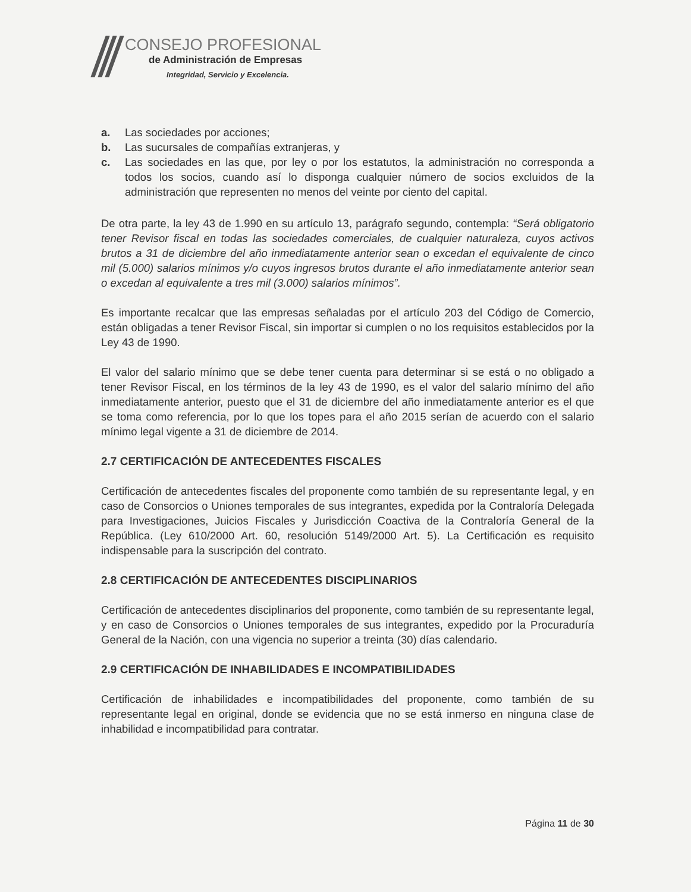CONSEJO PROFESIONAL
de Administración de Empresas
Integridad, Servicio y Excelencia.
a. Las sociedades por acciones;
b. Las sucursales de compañías extranjeras, y
c. Las sociedades en las que, por ley o por los estatutos, la administración no corresponda a todos los socios, cuando así lo disponga cualquier número de socios excluidos de la administración que representen no menos del veinte por ciento del capital.
De otra parte, la ley 43 de 1.990 en su artículo 13, parágrafo segundo, contempla: “Será obligatorio tener Revisor fiscal en todas las sociedades comerciales, de cualquier naturaleza, cuyos activos brutos a 31 de diciembre del año inmediatamente anterior sean o excedan el equivalente de cinco mil (5.000) salarios mínimos y/o cuyos ingresos brutos durante el año inmediatamente anterior sean o excedan al equivalente a tres mil (3.000) salarios mínimos”.
Es importante recalcar que las empresas señaladas por el artículo 203 del Código de Comercio, están obligadas a tener Revisor Fiscal, sin importar si cumplen o no los requisitos establecidos por la Ley 43 de 1990.
El valor del salario mínimo que se debe tener cuenta para determinar si se está o no obligado a tener Revisor Fiscal, en los términos de la ley 43 de 1990, es el valor del salario mínimo del año inmediatamente anterior, puesto que el 31 de diciembre del año inmediatamente anterior es el que se toma como referencia, por lo que los topes para el año 2015 serían de acuerdo con el salario mínimo legal vigente a 31 de diciembre de 2014.
2.7 CERTIFICACIÓN DE ANTECEDENTES FISCALES
Certificación de antecedentes fiscales del proponente como también de su representante legal, y en caso de Consorcios o Uniones temporales de sus integrantes, expedida por la Contraloría Delegada para Investigaciones, Juicios Fiscales y Jurisdicción Coactiva de la Contraloría General de la República. (Ley 610/2000 Art. 60, resolución 5149/2000 Art. 5). La Certificación es requisito indispensable para la suscripción del contrato.
2.8 CERTIFICACIÓN DE ANTECEDENTES DISCIPLINARIOS
Certificación de antecedentes disciplinarios del proponente, como también de su representante legal, y en caso de Consorcios o Uniones temporales de sus integrantes, expedido por la Procuraduría General de la Nación, con una vigencia no superior a treinta (30) días calendario.
2.9 CERTIFICACIÓN DE INHABILIDADES E INCOMPATIBILIDADES
Certificación de inhabilidades e incompatibilidades del proponente, como también de su representante legal en original, donde se evidencia que no se está inmerso en ninguna clase de inhabilidad e incompatibilidad para contratar.
Página 11 de 30